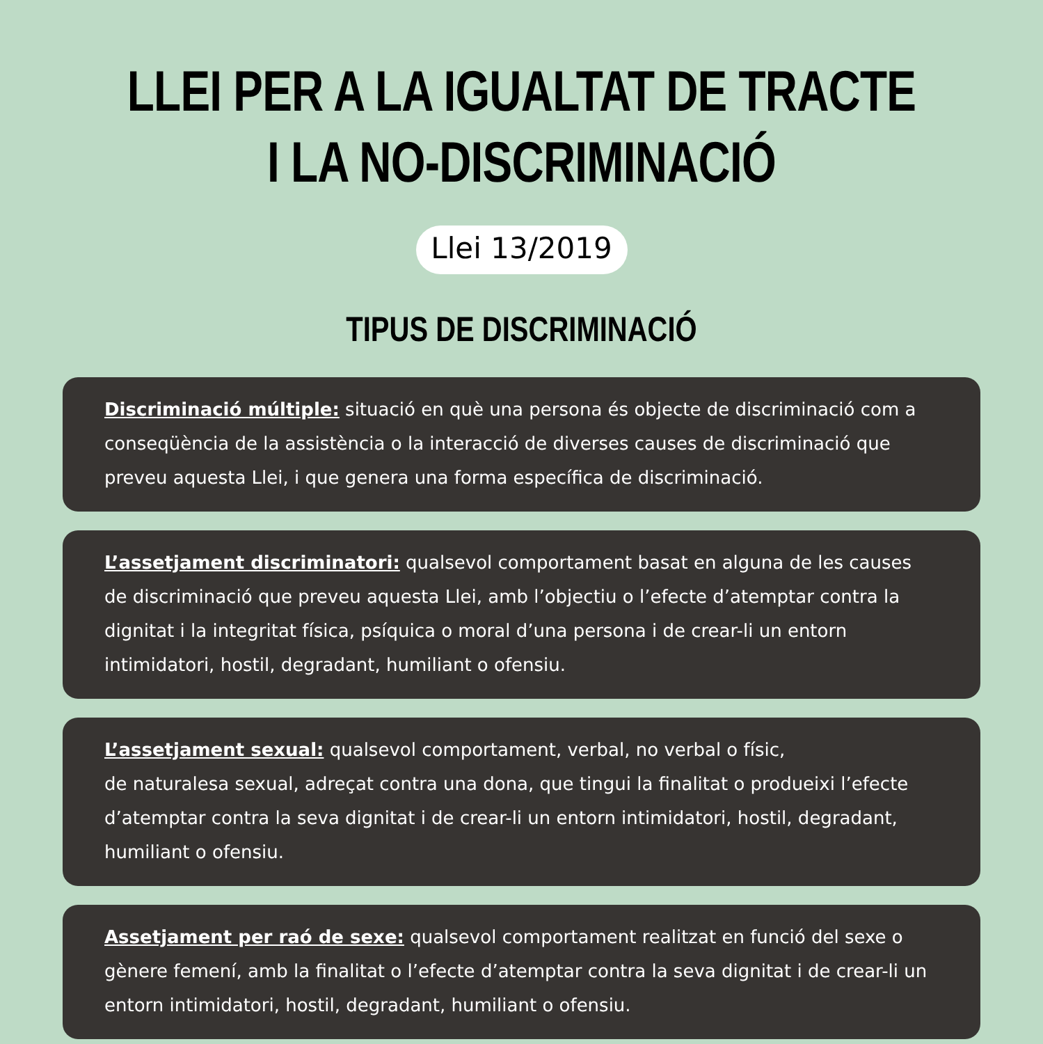LLEI PER A LA IGUALTAT DE TRACTE
I LA NO-DISCRIMINACIÓ
Llei 13/2019
TIPUS DE DISCRIMINACIÓ
Discriminació múltiple: situació en què una persona és objecte de discriminació com a conseqüència de la assistència o la interacció de diverses causes de discriminació que preveu aquesta Llei, i que genera una forma específica de discriminació.
L’assetjament discriminatori: qualsevol comportament basat en alguna de les causes de discriminació que preveu aquesta Llei, amb l’objectiu o l’efecte d’atemptar contra la dignitat i la integritat física, psíquica o moral d’una persona i de crear-li un entorn intimidatori, hostil, degradant, humiliant o ofensiu.
L’assetjament sexual: qualsevol comportament, verbal, no verbal o físic,
de naturalesa sexual, adreçat contra una dona, que tingui la finalitat o produeixi l’efecte d’atemptar contra la seva dignitat i de crear-li un entorn intimidatori, hostil, degradant, humiliant o ofensiu.
Assetjament per raó de sexe: qualsevol comportament realitzat en funció del sexe o gènere femení, amb la finalitat o l’efecte d’atemptar contra la seva dignitat i de crear-li un entorn intimidatori, hostil, degradant, humiliant o ofensiu.